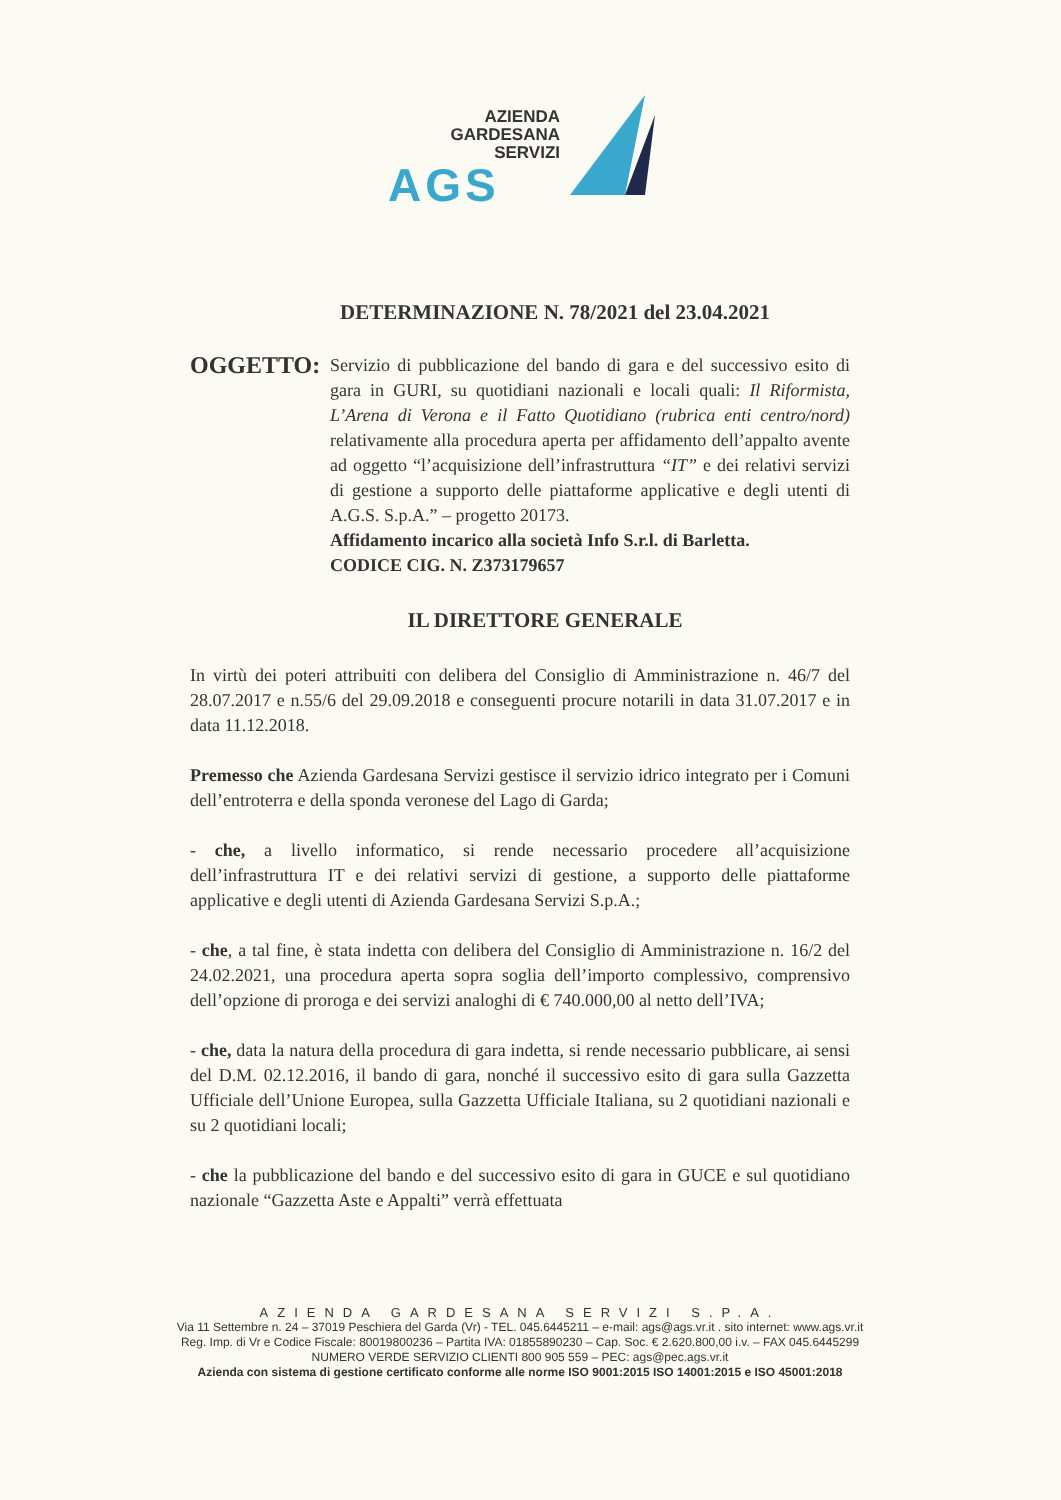AZIENDA
GARDESANA
SERVIZI
AGS
DETERMINAZIONE N. 78/2021 del 23.04.2021
OGGETTO:
Servizio di pubblicazione del bando di gara e del successivo esito di gara in GURI, su quotidiani nazionali e locali quali: Il Riformista, L’Arena di Verona e il Fatto Quotidiano (rubrica enti centro/nord) relativamente alla procedura aperta per affidamento dell’appalto avente ad oggetto “l’acquisizione dell’infrastruttura “IT” e dei relativi servizi di gestione a supporto delle piattaforme applicative e degli utenti di A.G.S. S.p.A.” – progetto 20173.
Affidamento incarico alla società Info S.r.l. di Barletta.
CODICE CIG. N. Z373179657
IL DIRETTORE GENERALE
In virtù dei poteri attribuiti con delibera del Consiglio di Amministrazione n. 46/7 del 28.07.2017 e n.55/6 del 29.09.2018 e conseguenti procure notarili in data 31.07.2017 e in data 11.12.2018.
Premesso che Azienda Gardesana Servizi gestisce il servizio idrico integrato per i Comuni dell’entroterra e della sponda veronese del Lago di Garda;
- che, a livello informatico, si rende necessario procedere all’acquisizione dell’infrastruttura IT e dei relativi servizi di gestione, a supporto delle piattaforme applicative e degli utenti di Azienda Gardesana Servizi S.p.A.;
- che, a tal fine, è stata indetta con delibera del Consiglio di Amministrazione n. 16/2 del 24.02.2021, una procedura aperta sopra soglia dell’importo complessivo, comprensivo dell’opzione di proroga e dei servizi analoghi di € 740.000,00 al netto dell’IVA;
- che, data la natura della procedura di gara indetta, si rende necessario pubblicare, ai sensi del D.M. 02.12.2016, il bando di gara, nonché il successivo esito di gara sulla Gazzetta Ufficiale dell’Unione Europea, sulla Gazzetta Ufficiale Italiana, su 2 quotidiani nazionali e su 2 quotidiani locali;
- che la pubblicazione del bando e del successivo esito di gara in GUCE e sul quotidiano nazionale “Gazzetta Aste e Appalti” verrà effettuata
AZIENDA GARDESANA SERVIZI S.P.A.
Via 11 Settembre n. 24 – 37019 Peschiera del Garda (Vr) - TEL. 045.6445211 – e-mail: ags@ags.vr.it . sito internet: www.ags.vr.it
Reg. Imp. di Vr e Codice Fiscale: 80019800236 – Partita IVA: 01855890230 – Cap. Soc. € 2.620.800,00 i.v. – FAX 045.6445299
NUMERO VERDE SERVIZIO CLIENTI 800 905 559 – PEC: ags@pec.ags.vr.it
Azienda con sistema di gestione certificato conforme alle norme ISO 9001:2015 ISO 14001:2015 e ISO 45001:2018